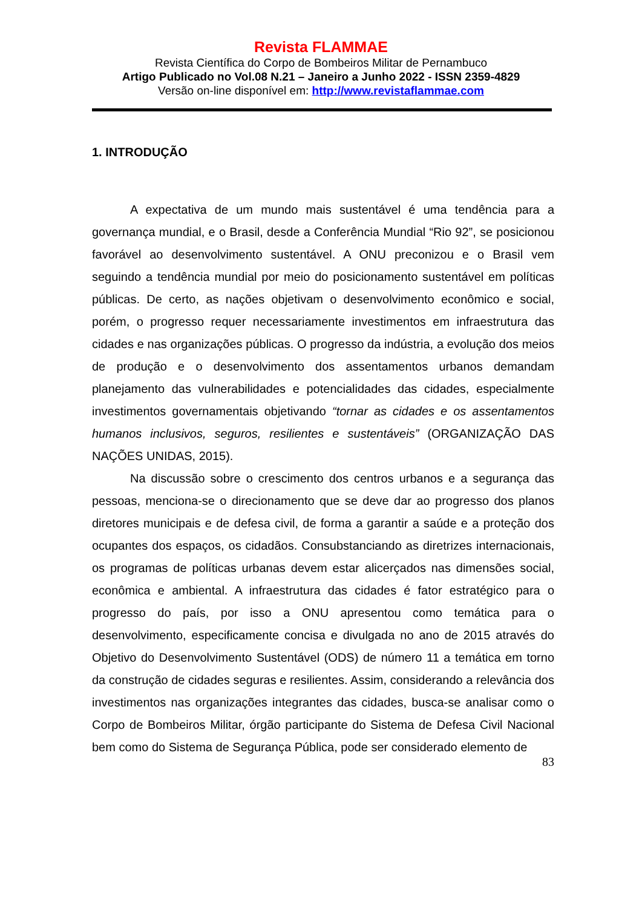Revista FLAMMAE
Revista Científica do Corpo de Bombeiros Militar de Pernambuco
Artigo Publicado no Vol.08 N.21 – Janeiro a Junho 2022 - ISSN 2359-4829
Versão on-line disponível em: http://www.revistaflammae.com
1. INTRODUÇÃO
A expectativa de um mundo mais sustentável é uma tendência para a governança mundial, e o Brasil, desde a Conferência Mundial “Rio 92”, se posicionou favorável ao desenvolvimento sustentável. A ONU preconizou e o Brasil vem seguindo a tendência mundial por meio do posicionamento sustentável em políticas públicas. De certo, as nações objetivam o desenvolvimento econômico e social, porém, o progresso requer necessariamente investimentos em infraestrutura das cidades e nas organizações públicas. O progresso da indústria, a evolução dos meios de produção e o desenvolvimento dos assentamentos urbanos demandam planejamento das vulnerabilidades e potencialidades das cidades, especialmente investimentos governamentais objetivando “tornar as cidades e os assentamentos humanos inclusivos, seguros, resilientes e sustentáveis” (ORGANIZAÇÃO DAS NAÇÕES UNIDAS, 2015).
Na discussão sobre o crescimento dos centros urbanos e a segurança das pessoas, menciona-se o direcionamento que se deve dar ao progresso dos planos diretores municipais e de defesa civil, de forma a garantir a saúde e a proteção dos ocupantes dos espaços, os cidadãos. Consubstanciando as diretrizes internacionais, os programas de políticas urbanas devem estar alicerçados nas dimensões social, econômica e ambiental. A infraestrutura das cidades é fator estratégico para o progresso do país, por isso a ONU apresentou como temática para o desenvolvimento, especificamente concisa e divulgada no ano de 2015 através do Objetivo do Desenvolvimento Sustentável (ODS) de número 11 a temática em torno da construção de cidades seguras e resilientes. Assim, considerando a relevância dos investimentos nas organizações integrantes das cidades, busca-se analisar como o Corpo de Bombeiros Militar, órgão participante do Sistema de Defesa Civil Nacional bem como do Sistema de Segurança Pública, pode ser considerado elemento de
83